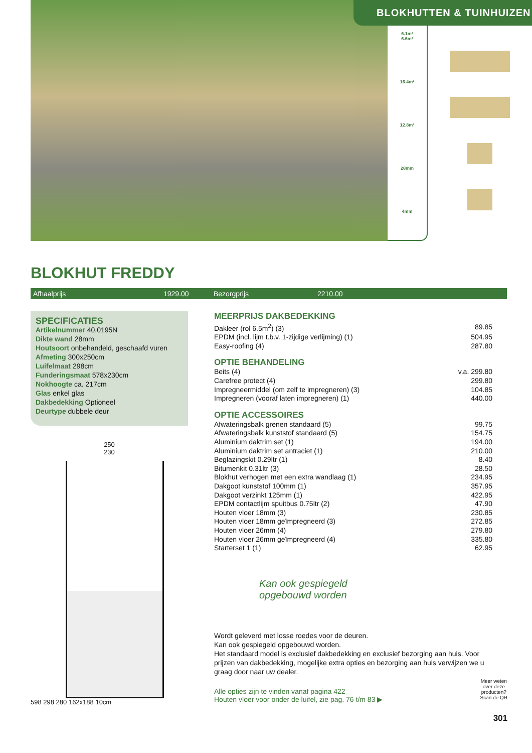6.1m²
6.6m²
16.4m²
12.8m³
28mm
4mm
BLOKHUTTEN & TUINHUIZEN
BLOKHUT FREDDY
Afhaalprijs 1929.00 Bezorgprijs 2210.00
SPECIFICATIES
Artikelnummer 40.0195N
Dikte wand 28mm
Houtsoort onbehandeld, geschaafd vuren
Afmeting 300x250cm
Luifelmaat 298cm
Funderingsmaat 578x230cm
Nokhoogte ca. 217cm
Glas enkel glas
Dakbedekking Optioneel
Deurtype dubbele deur
250
230
598 298 280 162x188 10cm
MEERPRIJS DAKBEDEKKING
| Dakleer (rol 6.5m<sup>2</sup>) (3) | 89.85 |
| EPDM (incl. lijm t.b.v. 1-zijdige verlijming) (1) | 504.95 |
| Easy-roofing (4) | 287.80 |
OPTIE BEHANDELING
| Beits (4) | v.a. 299.80 |
| Carefree protect (4) | 299.80 |
| Impregneermiddel (om zelf te impregneren) (3) | 104.85 |
| Impregneren (vooraf laten impregneren) (1) | 440.00 |
OPTIE ACCESSOIRES
| Afwateringsbalk grenen standaard (5) | 99.75 |
| Afwateringsbalk kunststof standaard (5) | 154.75 |
| Aluminium daktrim set (1) | 194.00 |
| Aluminium daktrim set antraciet (1) | 210.00 |
| Beglazingskit 0.29ltr (1) | 8.40 |
| Bitumenkit 0.31ltr (3) | 28.50 |
| Blokhut verhogen met een extra wandlaag (1) | 234.95 |
| Dakgoot kunststof 100mm (1) | 357.95 |
| Dakgoot verzinkt 125mm (1) | 422.95 |
| EPDM contactlijm spuitbus 0.75ltr (2) | 47.90 |
| Houten vloer 18mm (3) | 230.85 |
| Houten vloer 18mm geïmpregneerd (3) | 272.85 |
| Houten vloer 26mm (4) | 279.80 |
| Houten vloer 26mm geïmpregneerd (4) | 335.80 |
| Starterset 1 (1) | 62.95 |
Kan ook gespiegeld
opgebouwd worden
Wordt geleverd met losse roedes voor de deuren.
Kan ook gespiegeld opgebouwd worden.
Het standaard model is exclusief dakbedekking en exclusief bezorging aan huis. Voor prijzen van dakbedekking, mogelijke extra opties en bezorging aan huis verwijzen we u graag door naar uw dealer.
Alle opties zijn te vinden vanaf pagina 422
Houten vloer voor onder de luifel, zie pag. 76 t/m 83 ▶
Meer weten
over deze
producten?
Scan de QR
301